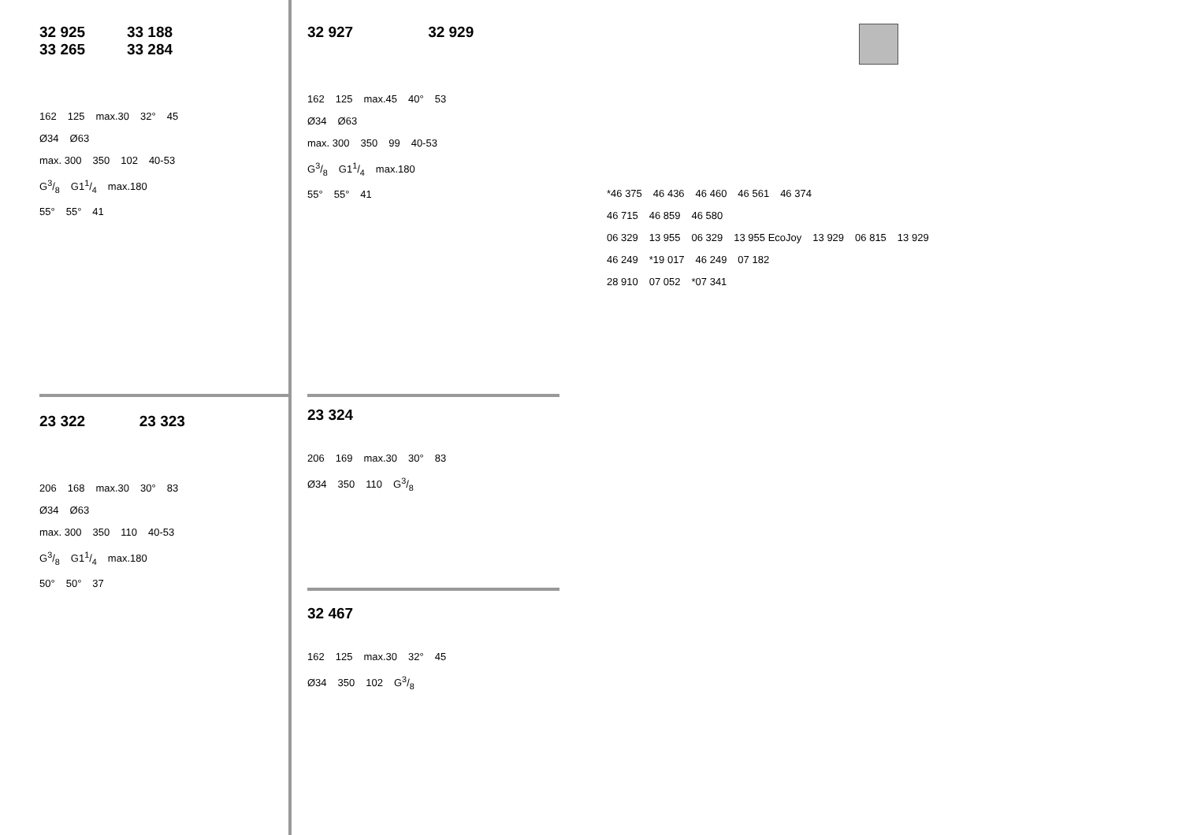32 925 33 188
33 265 33 284
162 125 max.30 32° 45
Ø34 Ø63
max. 300 350 102 40-53
G3/8 G11/4 max.180
55° 55° 41
23 322 23 323
206 168 max.30 30° 83
Ø34 Ø63
max. 300 350 110 40-53
G3/8 G11/4 max.180
50° 50° 37
32 927 32 929
162 125 max.45 40° 53
Ø34 Ø63
max. 300 350 99 40-53
G3/8 G11/4 max.180
55° 55° 41
23 324
206 169 max.30 30° 83
Ø34 350 110 G3/8
32 467
162 125 max.30 32° 45
Ø34 350 102 G3/8
*46 375 46 436 46 460 46 561 46 374
46 715 46 859 46 580
06 329 13 955 06 329 13 955 EcoJoy 13 929 06 815 13 929
46 249 *19 017 46 249 07 182
28 910 07 052 *07 341